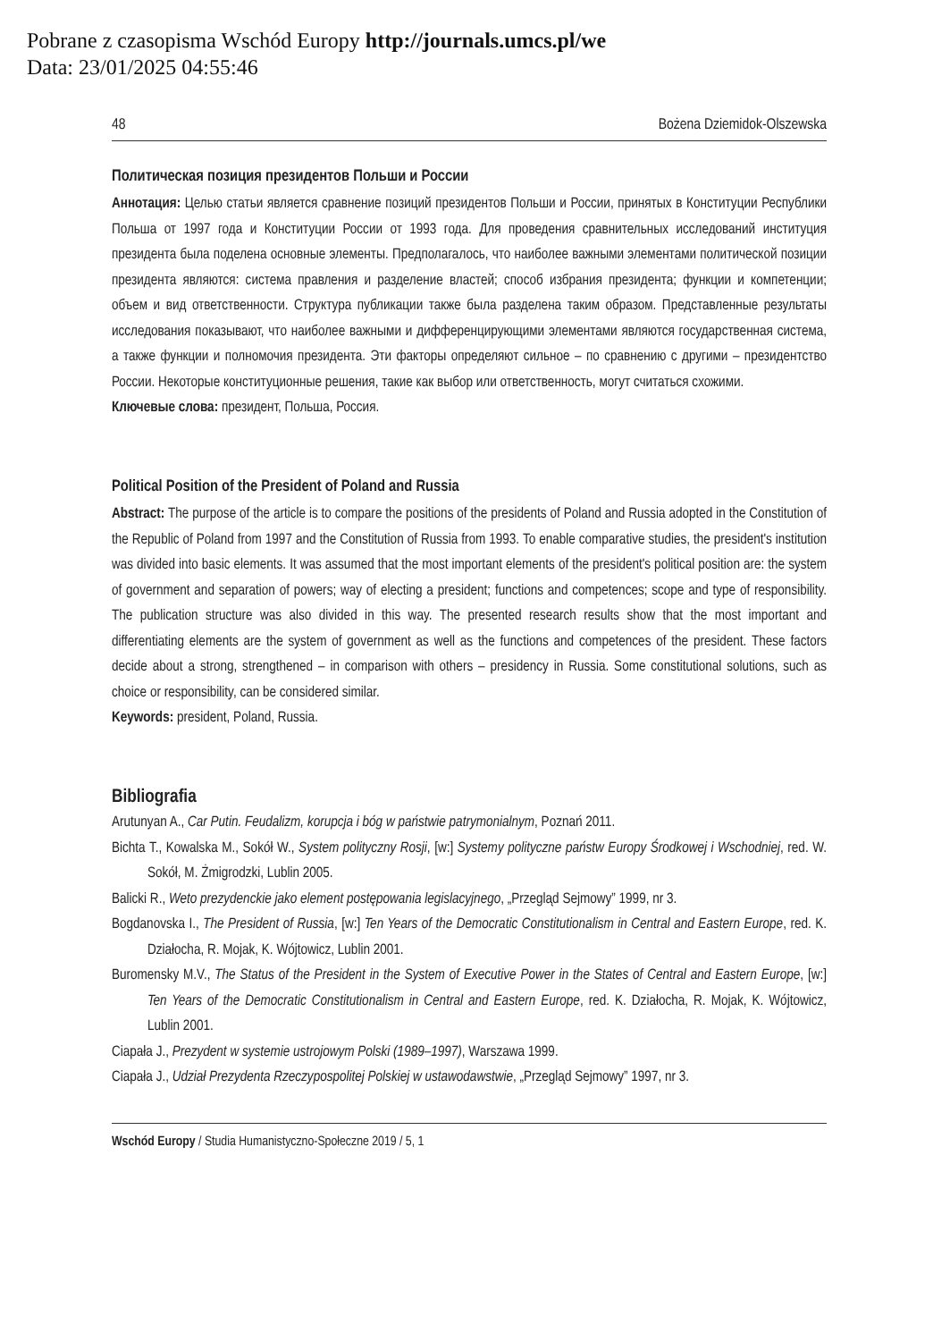Pobrane z czasopisma Wschód Europy http://journals.umcs.pl/we
Data: 23/01/2025 04:55:46
48 Bożena Dziemidok-Olszewska
Политическая позиция президентов Польши и России
Аннотация: Целью статьи является сравнение позиций президентов Польши и России, принятых в Конституции Республики Польша от 1997 года и Конституции России от 1993 года. Для проведения сравнительных исследований институция президента была поделена основные элементы. Предполагалось, что наиболее важными элементами политической позиции президента являются: система правления и разделение властей; способ избрания президента; функции и компетенции; объем и вид ответственности. Структура публикации также была разделена таким образом. Представленные результаты исследования показывают, что наиболее важными и дифференцирующими элементами являются государственная система, а также функции и полномочия президента. Эти факторы определяют сильное – по сравнению с другими – президентство России. Некоторые конституционные решения, такие как выбор или ответственность, могут считаться схожими.
Ключевые слова: президент, Польша, Россия.
Political Position of the President of Poland and Russia
Abstract: The purpose of the article is to compare the positions of the presidents of Poland and Russia adopted in the Constitution of the Republic of Poland from 1997 and the Constitution of Russia from 1993. To enable comparative studies, the president's institution was divided into basic elements. It was assumed that the most important elements of the president's political position are: the system of government and separation of powers; way of electing a president; functions and competences; scope and type of responsibility. The publication structure was also divided in this way. The presented research results show that the most important and differentiating elements are the system of government as well as the functions and competences of the president. These factors decide about a strong, strengthened – in comparison with others – presidency in Russia. Some constitutional solutions, such as choice or responsibility, can be considered similar.
Keywords: president, Poland, Russia.
Bibliografia
Arutunyan A., Car Putin. Feudalizm, korupcja i bóg w państwie patrymonialnym, Poznań 2011.
Bichta T., Kowalska M., Sokół W., System polityczny Rosji, [w:] Systemy polityczne państw Europy Środkowej i Wschodniej, red. W. Sokół, M. Żmigrodzki, Lublin 2005.
Balicki R., Weto prezydenckie jako element postępowania legislacyjnego, „Przegląd Sejmowy” 1999, nr 3.
Bogdanovska I., The President of Russia, [w:] Ten Years of the Democratic Constitutionalism in Central and Eastern Europe, red. K. Działocha, R. Mojak, K. Wójtowicz, Lublin 2001.
Buromensky M.V., The Status of the President in the System of Executive Power in the States of Central and Eastern Europe, [w:] Ten Years of the Democratic Constitutionalism in Central and Eastern Europe, red. K. Działocha, R. Mojak, K. Wójtowicz, Lublin 2001.
Ciapała J., Prezydent w systemie ustrojowym Polski (1989–1997), Warszawa 1999.
Ciapała J., Udział Prezydenta Rzeczypospolitej Polskiej w ustawodawstwie, „Przegląd Sejmowy” 1997, nr 3.
Wschód Europy / Studia Humanistyczno-Społeczne 2019 / 5, 1